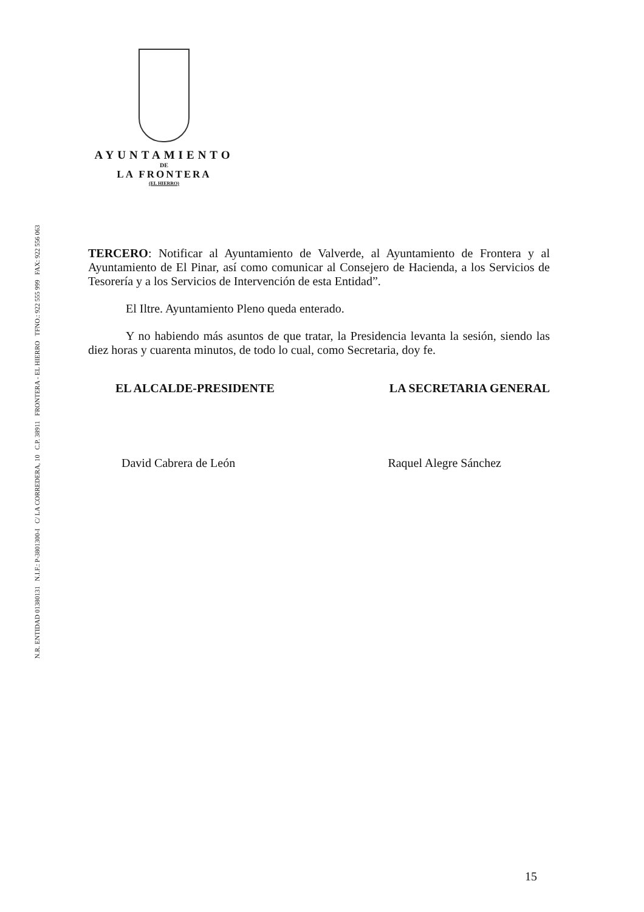N.R. ENTIDAD 01380131 N.I.F.: P-3801300-I C/ LA CORREDERA, 10 C.P. 38911 FRONTERA - EL HIERRO TFNO.: 922 555 999 FAX: 922 556 063
AYUNTAMIENTO
DE
LA FRONTERA
(EL HIERRO)
TERCERO: Notificar al Ayuntamiento de Valverde, al Ayuntamiento de Frontera y al Ayuntamiento de El Pinar, así como comunicar al Consejero de Hacienda, a los Servicios de Tesorería y a los Servicios de Intervención de esta Entidad”.
El Iltre. Ayuntamiento Pleno queda enterado.
Y no habiendo más asuntos de que tratar, la Presidencia levanta la sesión, siendo las diez horas y cuarenta minutos, de todo lo cual, como Secretaria, doy fe.
EL ALCALDE-PRESIDENTE LA SECRETARIA GENERAL
David Cabrera de León Raquel Alegre Sánchez
15